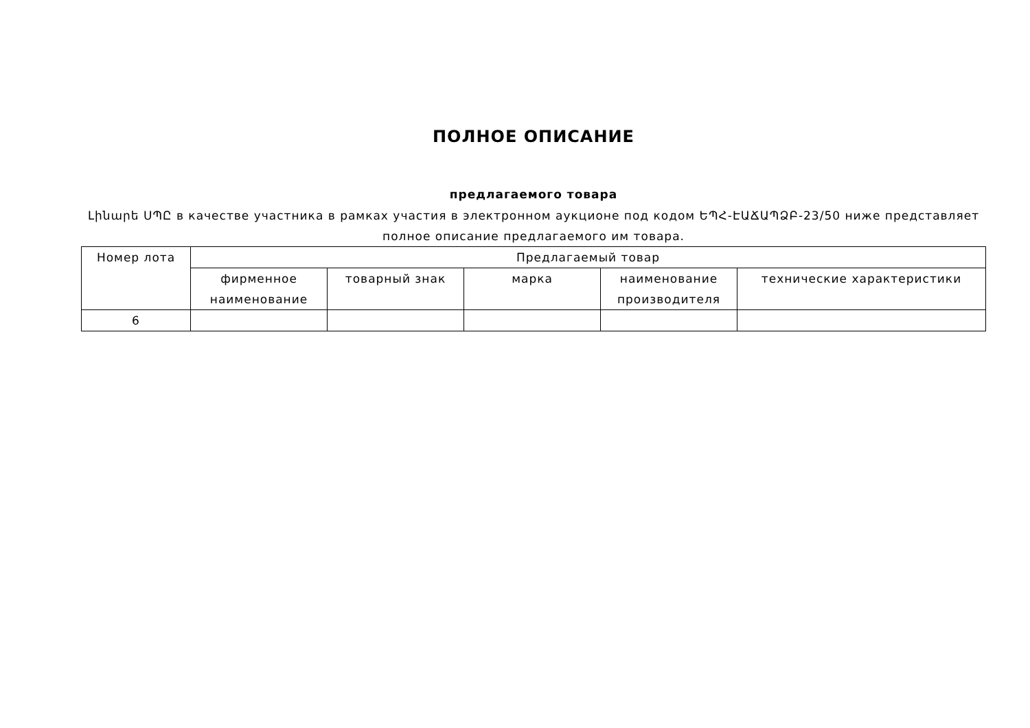ПОЛНОЕ ОПИСАНИЕ
предлагаемого товара
Լինարե ՍՊԸ в качестве участника в рамках участия в электронном аукционе под кодом ԵՊՀ-ԷԱՃԱՊՁԲ-23/50 ниже представляет полное описание предлагаемого им товара.
| Номер лота | Предлагаемый товар | | | | |
| --- | --- | --- | --- | --- | --- |
| | фирменное наименование | товарный знак | марка | наименование производителя | технические характеристики |
| 6 | | | | | |